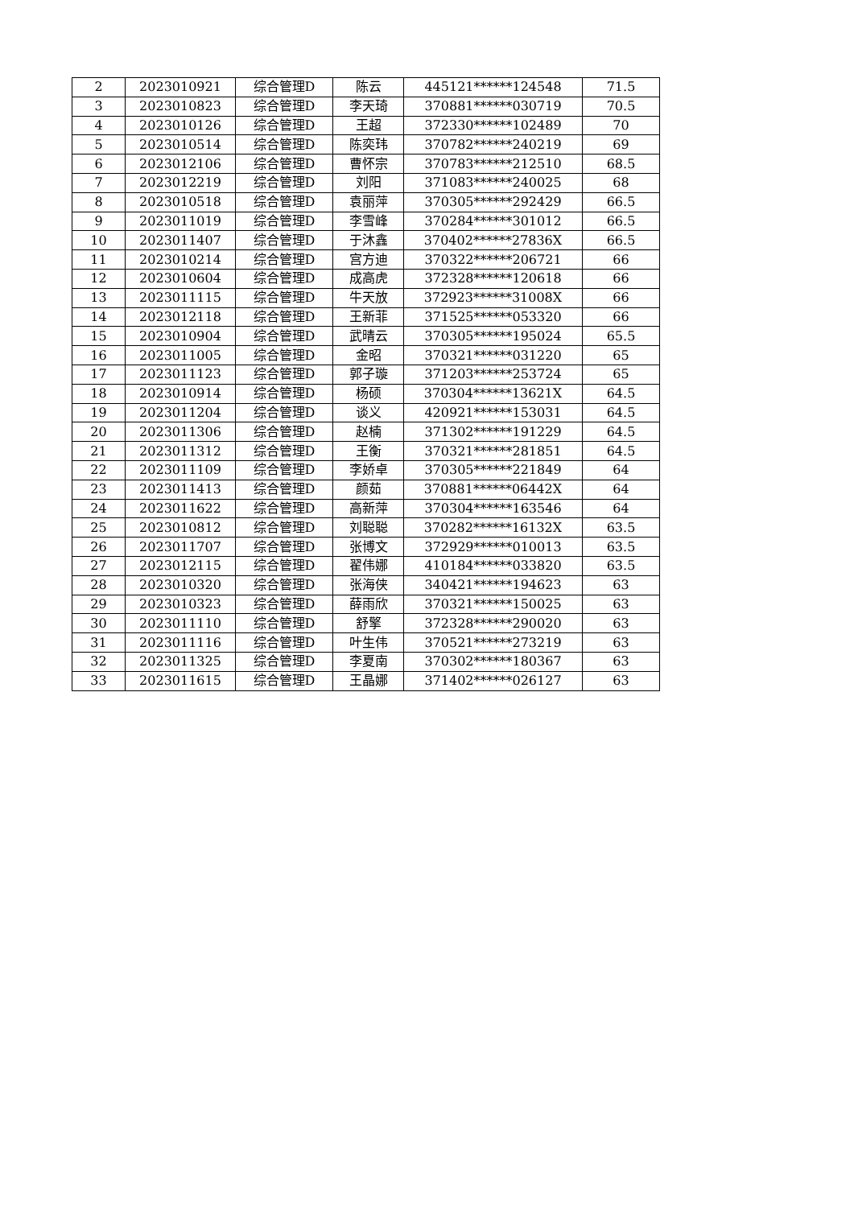| 2 | 2023010921 | 综合管理D | 陈云 | 445121******124548 | 71.5 |
| 3 | 2023010823 | 综合管理D | 李天琦 | 370881******030719 | 70.5 |
| 4 | 2023010126 | 综合管理D | 王超 | 372330******102489 | 70 |
| 5 | 2023010514 | 综合管理D | 陈奕玮 | 370782******240219 | 69 |
| 6 | 2023012106 | 综合管理D | 曹怀宗 | 370783******212510 | 68.5 |
| 7 | 2023012219 | 综合管理D | 刘阳 | 371083******240025 | 68 |
| 8 | 2023010518 | 综合管理D | 袁丽萍 | 370305******292429 | 66.5 |
| 9 | 2023011019 | 综合管理D | 李雪峰 | 370284******301012 | 66.5 |
| 10 | 2023011407 | 综合管理D | 于沐鑫 | 370402******27836X | 66.5 |
| 11 | 2023010214 | 综合管理D | 宫方迪 | 370322******206721 | 66 |
| 12 | 2023010604 | 综合管理D | 成高虎 | 372328******120618 | 66 |
| 13 | 2023011115 | 综合管理D | 牛天放 | 372923******31008X | 66 |
| 14 | 2023012118 | 综合管理D | 王新菲 | 371525******053320 | 66 |
| 15 | 2023010904 | 综合管理D | 武晴云 | 370305******195024 | 65.5 |
| 16 | 2023011005 | 综合管理D | 金昭 | 370321******031220 | 65 |
| 17 | 2023011123 | 综合管理D | 郭子璇 | 371203******253724 | 65 |
| 18 | 2023010914 | 综合管理D | 杨硕 | 370304******13621X | 64.5 |
| 19 | 2023011204 | 综合管理D | 谈义 | 420921******153031 | 64.5 |
| 20 | 2023011306 | 综合管理D | 赵楠 | 371302******191229 | 64.5 |
| 21 | 2023011312 | 综合管理D | 王衡 | 370321******281851 | 64.5 |
| 22 | 2023011109 | 综合管理D | 李娇卓 | 370305******221849 | 64 |
| 23 | 2023011413 | 综合管理D | 颜茹 | 370881******06442X | 64 |
| 24 | 2023011622 | 综合管理D | 高新萍 | 370304******163546 | 64 |
| 25 | 2023010812 | 综合管理D | 刘聪聪 | 370282******16132X | 63.5 |
| 26 | 2023011707 | 综合管理D | 张博文 | 372929******010013 | 63.5 |
| 27 | 2023012115 | 综合管理D | 翟伟娜 | 410184******033820 | 63.5 |
| 28 | 2023010320 | 综合管理D | 张海侠 | 340421******194623 | 63 |
| 29 | 2023010323 | 综合管理D | 薛雨欣 | 370321******150025 | 63 |
| 30 | 2023011110 | 综合管理D | 舒擎 | 372328******290020 | 63 |
| 31 | 2023011116 | 综合管理D | 叶生伟 | 370521******273219 | 63 |
| 32 | 2023011325 | 综合管理D | 李夏南 | 370302******180367 | 63 |
| 33 | 2023011615 | 综合管理D | 王晶娜 | 371402******026127 | 63 |